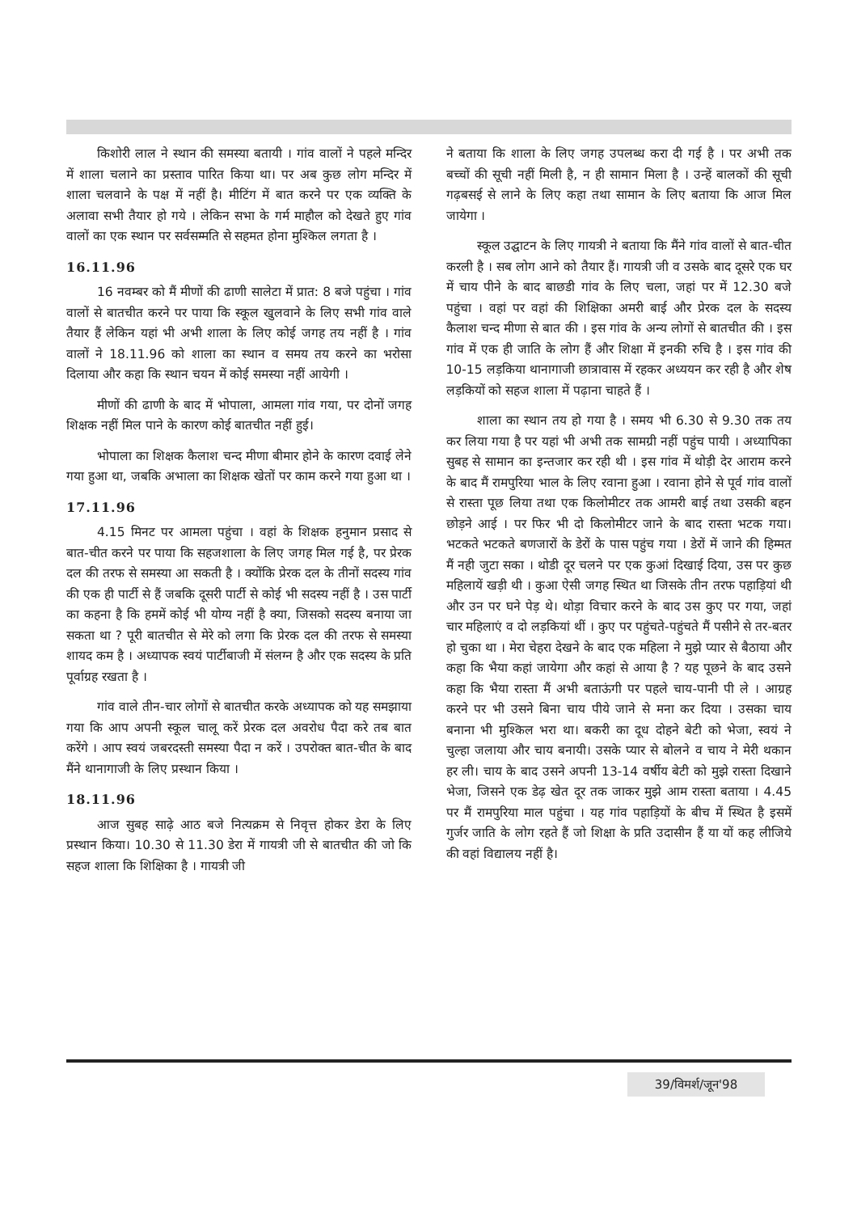किशोरी लाल ने स्थान की समस्या बतायी । गांव वालों ने पहले मन्दिर में शाला चलाने का प्रस्ताव पारित किया था। पर अब कुछ लोग मन्दिर में शाला चलवाने के पक्ष में नहीं है। मीटिंग में बात करने पर एक व्यक्ति के अलावा सभी तैयार हो गये । लेकिन सभा के गर्म माहौल को देखते हुए गांव वालों का एक स्थान पर सर्वसम्मति से सहमत होना मुश्किल लगता है ।
16.11.96
16 नवम्बर को मैं मीणों की ढाणी सालेटा में प्रात: 8 बजे पहुंचा । गांव वालों से बातचीत करने पर पाया कि स्कूल खुलवाने के लिए सभी गांव वाले तैयार हैं लेकिन यहां भी अभी शाला के लिए कोई जगह तय नहीं है । गांव वालों ने 18.11.96 को शाला का स्थान व समय तय करने का भरोसा दिलाया और कहा कि स्थान चयन में कोई समस्या नहीं आयेगी ।
मीणों की ढाणी के बाद में भोपाला, आमला गांव गया, पर दोनों जगह शिक्षक नहीं मिल पाने के कारण कोई बातचीत नहीं हुई।
भोपाला का शिक्षक कैलाश चन्द मीणा बीमार होने के कारण दवाई लेने गया हुआ था, जबकि अभाला का शिक्षक खेतों पर काम करने गया हुआ था ।
17.11.96
4.15 मिनट पर आमला पहुंचा । वहां के शिक्षक हनुमान प्रसाद से बात-चीत करने पर पाया कि सहजशाला के लिए जगह मिल गई है, पर प्रेरक दल की तरफ से समस्या आ सकती है । क्योंकि प्रेरक दल के तीनों सदस्य गांव की एक ही पार्टी से हैं जबकि दूसरी पार्टी से कोई भी सदस्य नहीं है । उस पार्टी का कहना है कि हममें कोई भी योग्य नहीं है क्या, जिसको सदस्य बनाया जा सकता था ? पूरी बातचीत से मेरे को लगा कि प्रेरक दल की तरफ से समस्या शायद कम है । अध्यापक स्वयं पार्टीबाजी में संलग्न है और एक सदस्य के प्रति पूर्वाग्रह रखता है ।
गांव वाले तीन-चार लोगों से बातचीत करके अध्यापक को यह समझाया गया कि आप अपनी स्कूल चालू करें प्रेरक दल अवरोध पैदा करे तब बात करेंगे । आप स्वयं जबरदस्ती समस्या पैदा न करें । उपरोक्त बात-चीत के बाद मैंने थानागाजी के लिए प्रस्थान किया ।
18.11.96
आज सुबह साढ़े आठ बजे नित्यक्रम से निवृत्त होकर डेरा के लिए प्रस्थान किया। 10.30 से 11.30 डेरा में गायत्री जी से बातचीत की जो कि सहज शाला कि शिक्षिका है । गायत्री जी
ने बताया कि शाला के लिए जगह उपलब्ध करा दी गई है । पर अभी तक बच्चों की सूची नहीं मिली है, न ही सामान मिला है । उन्हें बालकों की सूची गढ़बसई से लाने के लिए कहा तथा सामान के लिए बताया कि आज मिल जायेगा ।
स्कूल उद्घाटन के लिए गायत्री ने बताया कि मैंने गांव वालों से बात-चीत करली है । सब लोग आने को तैयार हैं। गायत्री जी व उसके बाद दूसरे एक घर में चाय पीने के बाद बाछडी गांव के लिए चला, जहां पर में 12.30 बजे पहुंचा । वहां पर वहां की शिक्षिका अमरी बाई और प्रेरक दल के सदस्य कैलाश चन्द मीणा से बात की । इस गांव के अन्य लोगों से बातचीत की । इस गांव में एक ही जाति के लोग हैं और शिक्षा में इनकी रुचि है । इस गांव की 10-15 लड़किया थानागाजी छात्रावास में रहकर अध्ययन कर रही है और शेष लड़कियों को सहज शाला में पढ़ाना चाहते हैं ।
शाला का स्थान तय हो गया है । समय भी 6.30 से 9.30 तक तय कर लिया गया है पर यहां भी अभी तक सामग्री नहीं पहुंच पायी । अध्यापिका सुबह से सामान का इन्तजार कर रही थी । इस गांव में थोड़ी देर आराम करने के बाद मैं रामपुरिया भाल के लिए रवाना हुआ । रवाना होने से पूर्व गांव वालों से रास्ता पूछ लिया तथा एक किलोमीटर तक आमरी बाई तथा उसकी बहन छोड़ने आई । पर फिर भी दो किलोमीटर जाने के बाद रास्ता भटक गया। भटकते भटकते बणजारों के डेरों के पास पहुंच गया । डेरों में जाने की हिम्मत मैं नही जुटा सका । थोडी दूर चलने पर एक कुआं दिखाई दिया, उस पर कुछ महिलायें खड़ी थी । कुआ ऐसी जगह स्थित था जिसके तीन तरफ पहाड़ियां थी और उन पर घने पेड़ थे। थोड़ा विचार करने के बाद उस कुए पर गया, जहां चार महिलाएं व दो लड़कियां थीं । कुए पर पहुंचते-पहुंचते मैं पसीने से तर-बतर हो चुका था । मेरा चेहरा देखने के बाद एक महिला ने मुझे प्यार से बैठाया और कहा कि भैया कहां जायेगा और कहां से आया है ? यह पूछने के बाद उसने कहा कि भैया रास्ता मैं अभी बताऊंगी पर पहले चाय-पानी पी ले । आग्रह करने पर भी उसने बिना चाय पीये जाने से मना कर दिया । उसका चाय बनाना भी मुश्किल भरा था। बकरी का दूध दोहने बेटी को भेजा, स्वयं ने चुल्हा जलाया और चाय बनायी। उसके प्यार से बोलने व चाय ने मेरी थकान हर ली। चाय के बाद उसने अपनी 13-14 वर्षीय बेटी को मुझे रास्ता दिखाने भेजा, जिसने एक डेढ़ खेत दूर तक जाकर मुझे आम रास्ता बताया । 4.45 पर मैं रामपुरिया माल पहुंचा । यह गांव पहाड़ियों के बीच में स्थित है इसमें गुर्जर जाति के लोग रहते हैं जो शिक्षा के प्रति उदासीन हैं या यों कह लीजिये की वहां विद्यालय नहीं है।
39/विमर्श/जून'98